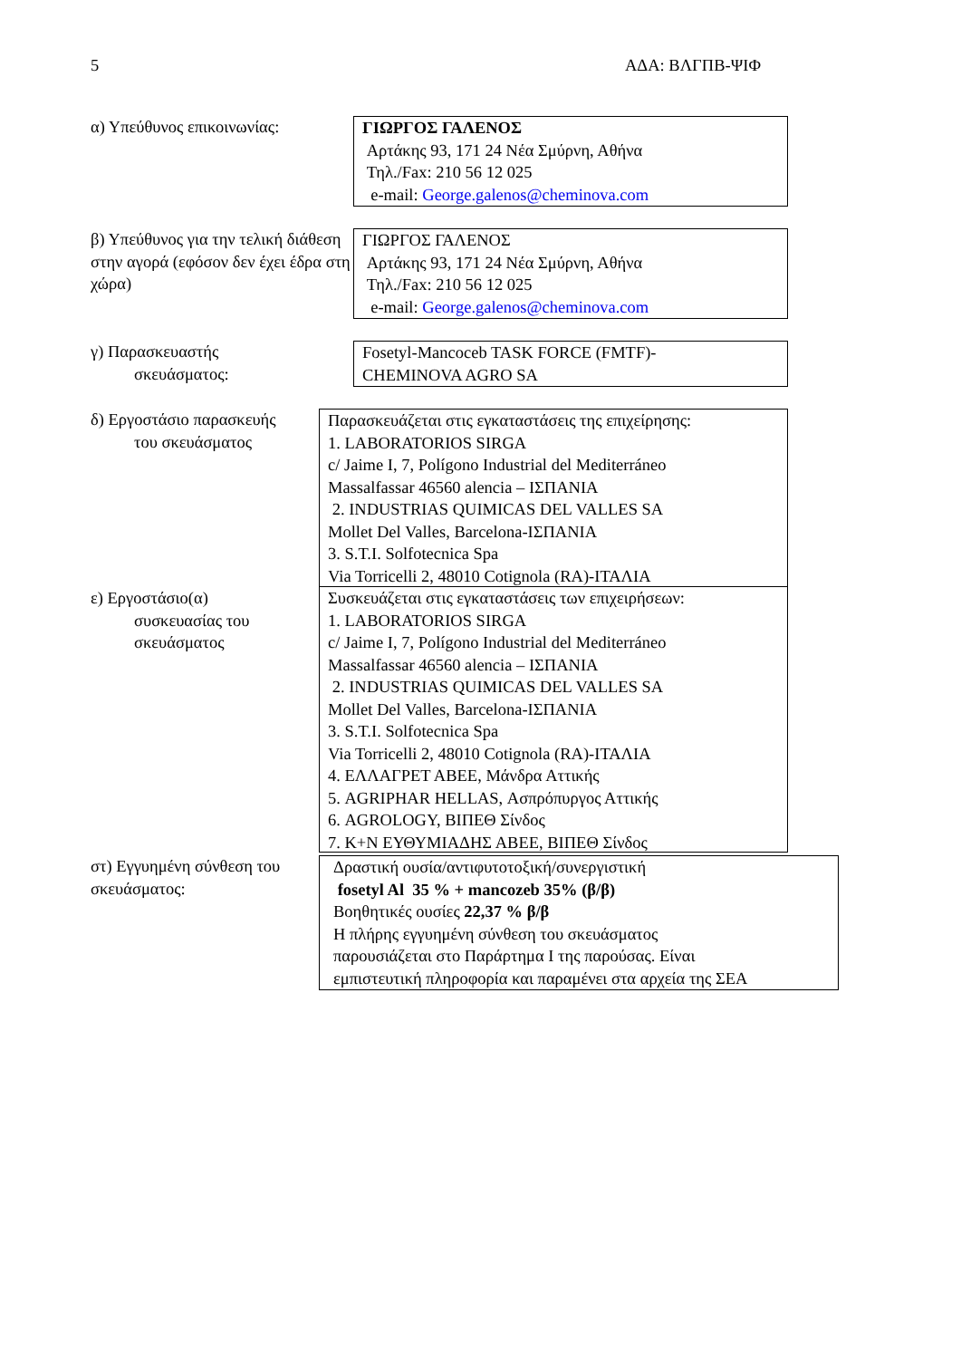5 ΑΔΑ: ΒΛΓΠΒ-ΨΙΦ
α) Υπεύθυνος επικοινωνίας: ΓΙΩΡΓΟΣ ΓΑΛΕΝΟΣ
Αρτάκης 93, 171 24 Νέα Σμύρνη, Αθήνα
Τηλ./Fax: 210 56 12 025
e-mail: George.galenos@cheminova.com
β) Υπεύθυνος για την τελική διάθεση στην αγορά (εφόσον δεν έχει έδρα στη χώρα)
ΓΙΩΡΓΟΣ ΓΑΛΕΝΟΣ
Αρτάκης 93, 171 24 Νέα Σμύρνη, Αθήνα
Τηλ./Fax: 210 56 12 025
e-mail: George.galenos@cheminova.com
γ) Παρασκευαστής
σκευάσματος:
Fosetyl-Mancoceb TASK FORCE (FMTF)-
CHEMINOVA AGRO SA
δ) Εργοστάσιο παρασκευής
του σκευάσματος
Παρασκευάζεται στις εγκαταστάσεις της επιχείρησης:
1. LABORATORIOS SIRGA
c/ Jaime I, 7, Polígono Industrial del Mediterráneo
Massalfassar 46560 alencia – ΙΣΠΑΝΙΑ
2. INDUSTRIAS QUIMICAS DEL VALLES SA
Mollet Del Valles, Barcelona-ΙΣΠΑΝΙΑ
3. S.T.I. Solfotecnica Spa
Via Torricelli 2, 48010 Cotignola (RA)-ΙΤΑΛΙΑ
ε) Εργοστάσιο(α)
συσκευασίας του
σκευάσματος
Συσκευάζεται στις εγκαταστάσεις των επιχειρήσεων:
1. LABORATORIOS SIRGA
c/ Jaime I, 7, Polígono Industrial del Mediterráneo
Massalfassar 46560 alencia – ΙΣΠΑΝΙΑ
2. INDUSTRIAS QUIMICAS DEL VALLES SA
Mollet Del Valles, Barcelona-ΙΣΠΑΝΙΑ
3. S.T.I. Solfotecnica Spa
Via Torricelli 2, 48010 Cotignola (RA)-ΙΤΑΛΙΑ
4. ΕΛΛΑΓΡΕΤ ΑΒΕΕ, Μάνδρα Αττικής
5. AGRIPHAR HELLAS, Ασπρόπυργος Αττικής
6. AGROLOGY, ΒΙΠΕΘ Σίνδος
7. Κ+Ν ΕΥΘΥΜΙΑΔΗΣ ΑΒΕΕ, ΒΙΠΕΘ Σίνδος
στ) Εγγυημένη σύνθεση του σκευάσματος:
Δραστική ουσία/αντιφυτοτοξική/συνεργιστική
fosetyl Al 35 % + mancozeb 35% (β/β)
Βοηθητικές ουσίες 22,37 % β/β
Η πλήρης εγγυημένη σύνθεση του σκευάσματος
παρουσιάζεται στο Παράρτημα Ι της παρούσας. Είναι
εμπιστευτική πληροφορία και παραμένει στα αρχεία της ΣΕΑ